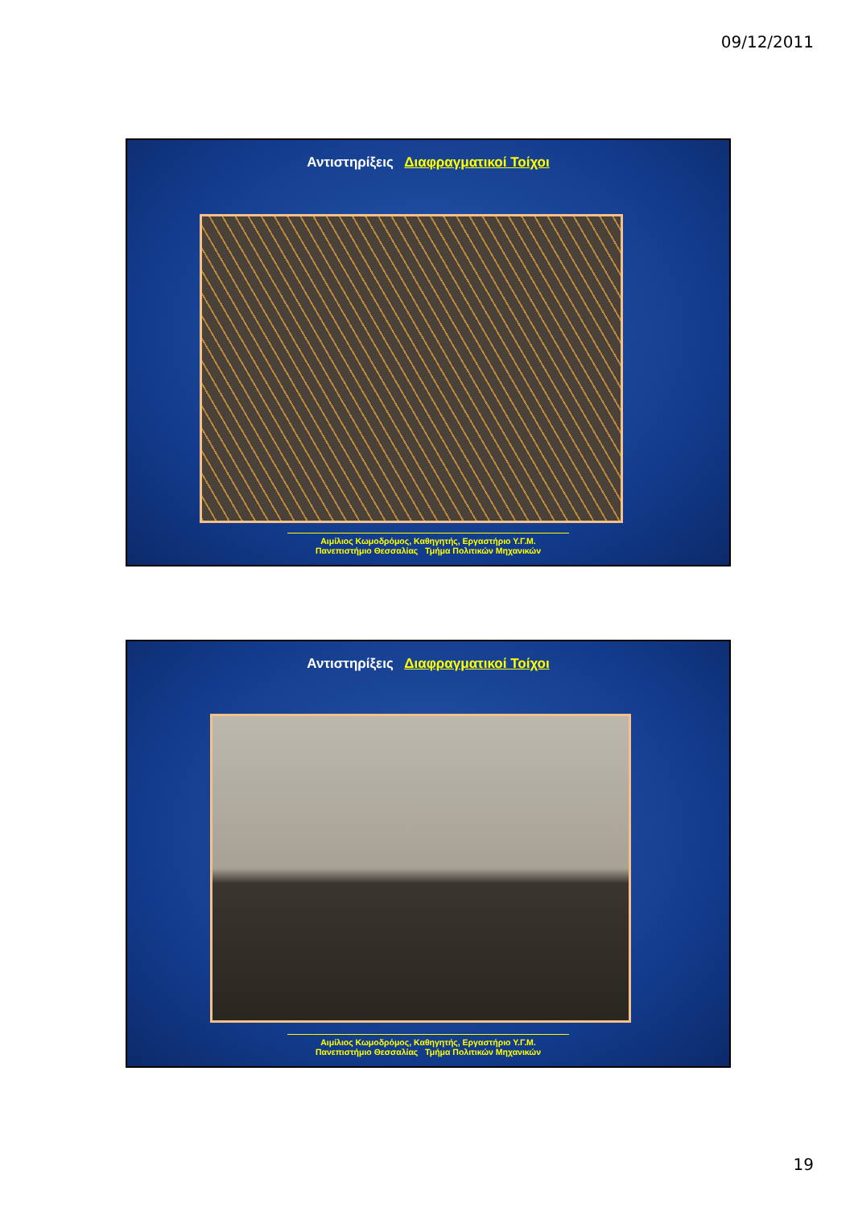09/12/2011
Αντιστηρίξεις Διαφραγματικοί Τοίχοι
Αιμίλιος Κωμοδρόμος, Καθηγητής, Εργαστήριο Υ.Γ.Μ.
Πανεπιστήμιο Θεσσαλίας Τμήμα Πολιτικών Μηχανικών
Αντιστηρίξεις Διαφραγματικοί Τοίχοι
Αιμίλιος Κωμοδρόμος, Καθηγητής, Εργαστήριο Υ.Γ.Μ.
Πανεπιστήμιο Θεσσαλίας Τμήμα Πολιτικών Μηχανικών
19